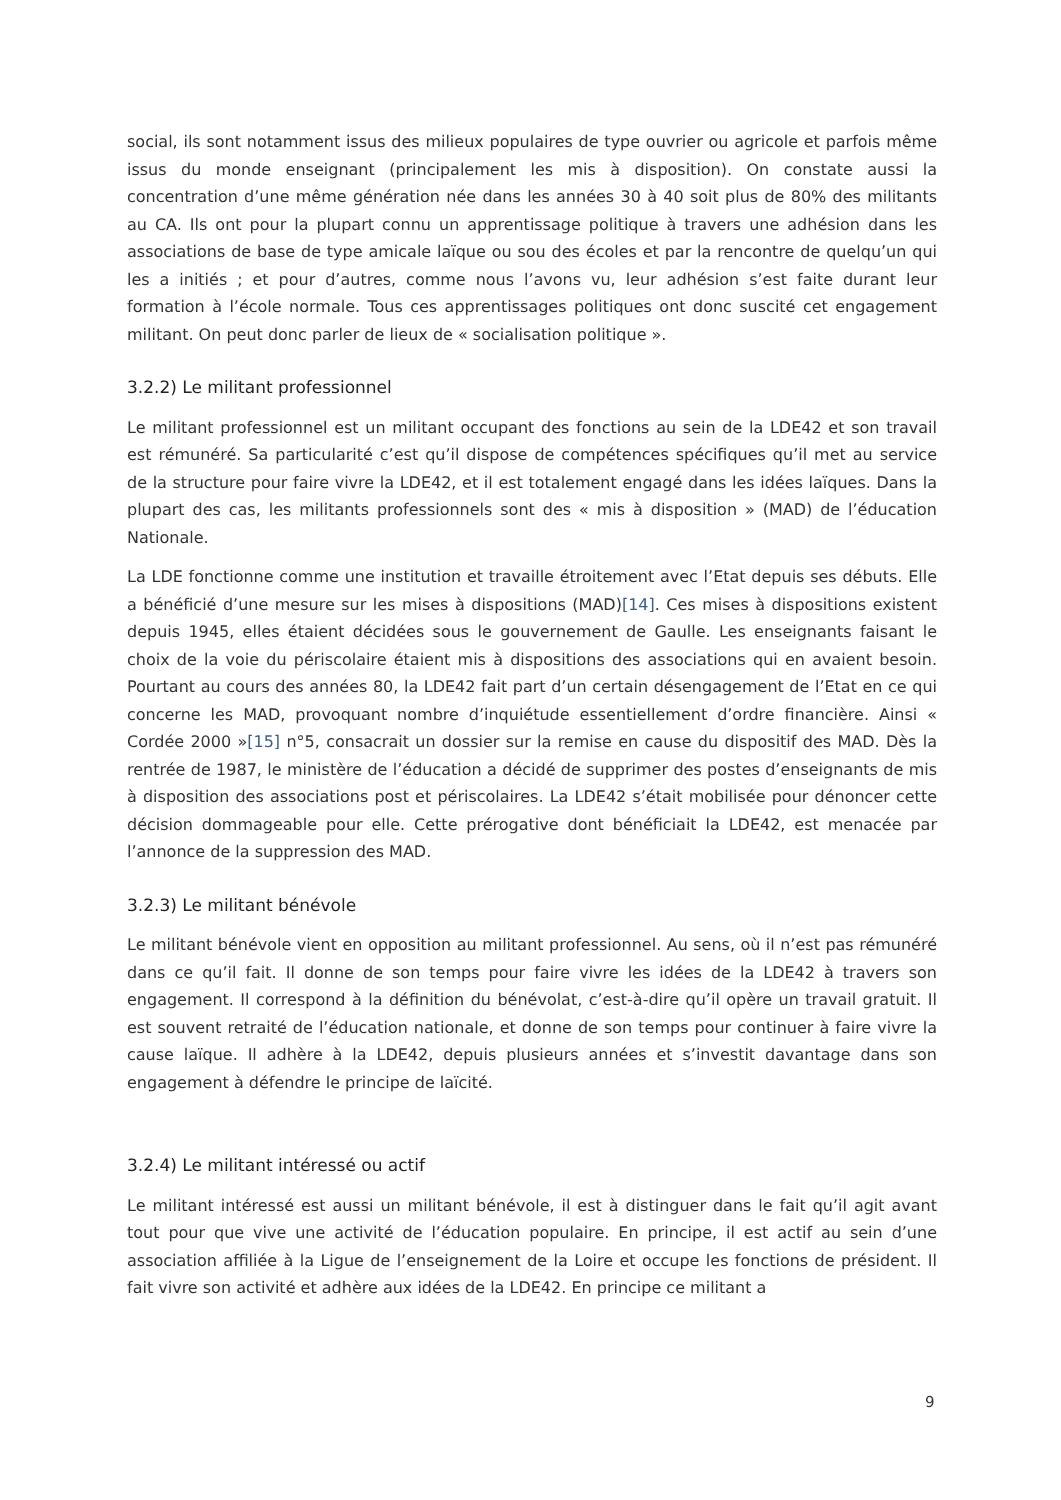social, ils sont notamment issus des milieux populaires de type ouvrier ou agricole et parfois même issus du monde enseignant (principalement les mis à disposition). On constate aussi la concentration d’une même génération née dans les années 30 à 40 soit plus de 80% des militants au CA. Ils ont pour la plupart connu un apprentissage politique à travers une adhésion dans les associations de base de type amicale laïque ou sou des écoles et par la rencontre de quelqu’un qui les a initiés ; et pour d’autres, comme nous l’avons vu, leur adhésion s’est faite durant leur formation à l’école normale. Tous ces apprentissages politiques ont donc suscité cet engagement militant. On peut donc parler de lieux de « socialisation politique ».
3.2.2) Le militant professionnel
Le militant professionnel est un militant occupant des fonctions au sein de la LDE42 et son travail est rémunéré. Sa particularité c’est qu’il dispose de compétences spécifiques qu’il met au service de la structure pour faire vivre la LDE42, et il est totalement engagé dans les idées laïques. Dans la plupart des cas, les militants professionnels sont des « mis à disposition » (MAD) de l’éducation Nationale.
La LDE fonctionne comme une institution et travaille étroitement avec l’Etat depuis ses débuts. Elle a bénéficié d’une mesure sur les mises à dispositions (MAD)[14]. Ces mises à dispositions existent depuis 1945, elles étaient décidées sous le gouvernement de Gaulle. Les enseignants faisant le choix de la voie du périscolaire étaient mis à dispositions des associations qui en avaient besoin. Pourtant au cours des années 80, la LDE42 fait part d’un certain désengagement de l’Etat en ce qui concerne les MAD, provoquant nombre d’inquiétude essentiellement d’ordre financière. Ainsi « Cordée 2000 »[15] n°5, consacrait un dossier sur la remise en cause du dispositif des MAD. Dès la rentrée de 1987, le ministère de l’éducation a décidé de supprimer des postes d’enseignants de mis à disposition des associations post et périscolaires. La LDE42 s’était mobilisée pour dénoncer cette décision dommageable pour elle. Cette prérogative dont bénéficiait la LDE42, est menacée par l’annonce de la suppression des MAD.
3.2.3) Le militant bénévole
Le militant bénévole vient en opposition au militant professionnel. Au sens, où il n’est pas rémunéré dans ce qu’il fait. Il donne de son temps pour faire vivre les idées de la LDE42 à travers son engagement. Il correspond à la définition du bénévolat, c’est-à-dire qu’il opère un travail gratuit. Il est souvent retraité de l’éducation nationale, et donne de son temps pour continuer à faire vivre la cause laïque. Il adhère à la LDE42, depuis plusieurs années et s’investit davantage dans son engagement à défendre le principe de laïcité.
3.2.4) Le militant intéressé ou actif
Le militant intéressé est aussi un militant bénévole, il est à distinguer dans le fait qu’il agit avant tout pour que vive une activité de l’éducation populaire. En principe, il est actif au sein d’une association affiliée à la Ligue de l’enseignement de la Loire et occupe les fonctions de président. Il fait vivre son activité et adhère aux idées de la LDE42. En principe ce militant a
9